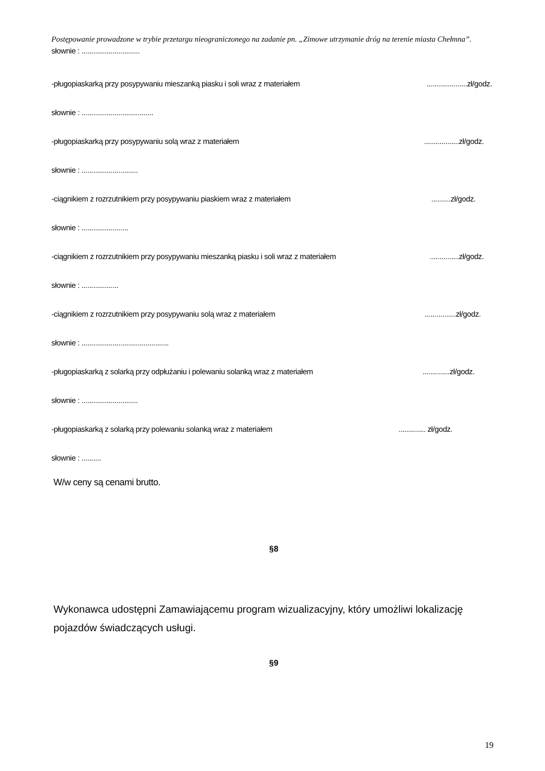Postępowanie prowadzone w trybie przetargu nieograniczonego na zadanie pn. „Zimowe utrzymanie dróg na terenie miasta Chełmna”.
słownie : ..............................
-pługopiaskarką przy posypywaniu mieszanką piasku i soli wraz z materiałem.....................zł/godz.
słownie : .....................................
-pługopiaskarką przy posypywaniu solą wraz z materiałem..................zł/godz.
słownie : .............................
-ciągnikiem z rozrzutnikiem przy posypywaniu piaskiem wraz z materiałem..........zł/godz.
słownie : ........................
-ciągnikiem z rozrzutnikiem przy posypywaniu mieszanką piasku i soli wraz z materiałem...............zł/godz.
słownie : ...................
-ciągnikiem z rozrzutnikiem przy posypywaniu solą wraz z materiałem................zł/godz.
słownie : .............................................
-pługopiaskarką z solarką przy odpłużaniu i polewaniu solanką wraz z materiałem..............zł/godz.
słownie : .............................
-pługopiaskarką z solarką przy polewaniu solanką wraz z materiałem.............. zł/godz.
słownie : ..........
W/w ceny są cenami brutto.
§8
Wykonawca udostępni Zamawiającemu program wizualizacyjny, który umożliwi lokalizację pojazdów świadczących usługi.
§9
19